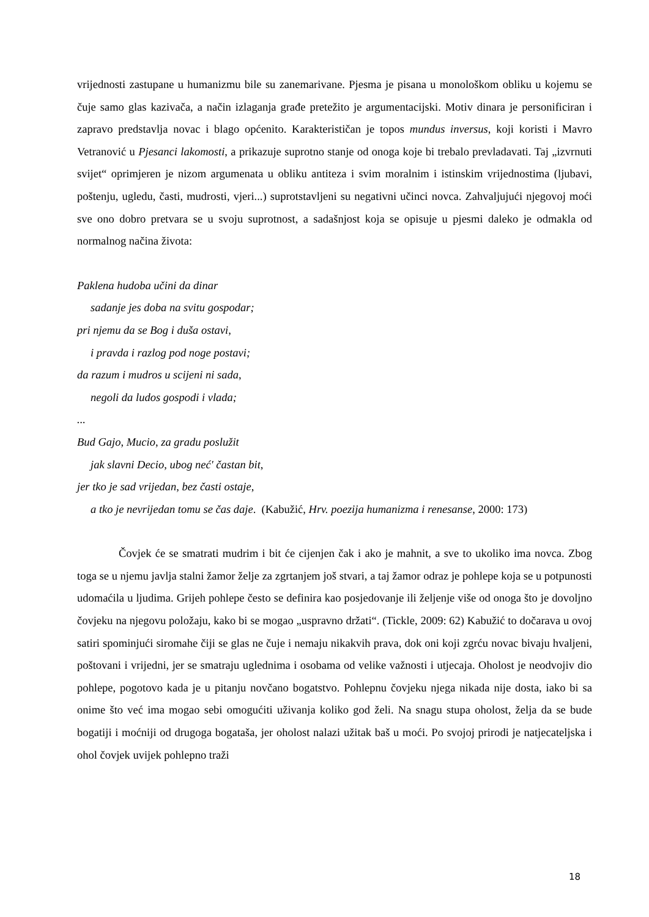vrijednosti zastupane u humanizmu bile su zanemarivane. Pjesma je pisana u monološkom obliku u kojemu se čuje samo glas kazivača, a način izlaganja građe pretežito je argumentacijski. Motiv dinara je personificiran i zapravo predstavlja novac i blago općenito. Karakterističan je topos mundus inversus, koji koristi i Mavro Vetranović u Pjesanci lakomosti, a prikazuje suprotno stanje od onoga koje bi trebalo prevladavati. Taj „izvrnuti svijet“ oprimjeren je nizom argumenata u obliku antiteza i svim moralnim i istinskim vrijednostima (ljubavi, poštenju, ugledu, časti, mudrosti, vjeri...) suprotstavljeni su negativni učinci novca. Zahvaljujući njegovoj moći sve ono dobro pretvara se u svoju suprotnost, a sadašnjost koja se opisuje u pjesmi daleko je odmakla od normalnog načina života:
Paklena hudoba učini da dinar
sadanje jes doba na svitu gospodar;
pri njemu da se Bog i duša ostavi,
i pravda i razlog pod noge postavi;
da razum i mudros u scijeni ni sada,
negoli da ludos gospodi i vlada;
...
Bud Gajo, Mucio, za gradu poslužit
jak slavni Decio, ubog neć' častan bit,
jer tko je sad vrijedan, bez časti ostaje,
a tko je nevrijedan tomu se čas daje. (Kabužić, Hrv. poezija humanizma i renesanse, 2000: 173)
Čovjek će se smatrati mudrim i bit će cijenjen čak i ako je mahnit, a sve to ukoliko ima novca. Zbog toga se u njemu javlja stalni žamor želje za zgrtanjem još stvari, a taj žamor odraz je pohlepe koja se u potpunosti udomaćila u ljudima. Grijeh pohlepe često se definira kao posjedovanje ili željenje više od onoga što je dovoljno čovjeku na njegovu položaju, kako bi se mogao „uspravno držati“. (Tickle, 2009: 62) Kabužić to dočarava u ovoj satiri spominjući siromahe čiji se glas ne čuje i nemaju nikakvih prava, dok oni koji zgrću novac bivaju hvaljeni, poštovani i vrijedni, jer se smatraju uglednima i osobama od velike važnosti i utjecaja. Oholost je neodvojiv dio pohlepe, pogotovo kada je u pitanju novčano bogatstvo. Pohlepnu čovjeku njega nikada nije dosta, iako bi sa onime što već ima mogao sebi omogućiti uživanja koliko god želi. Na snagu stupa oholost, želja da se bude bogatiji i moćniji od drugoga bogataša, jer oholost nalazi užitak baš u moći. Po svojoj prirodi je natjecateljska i ohol čovjek uvijek pohlepno traži
18